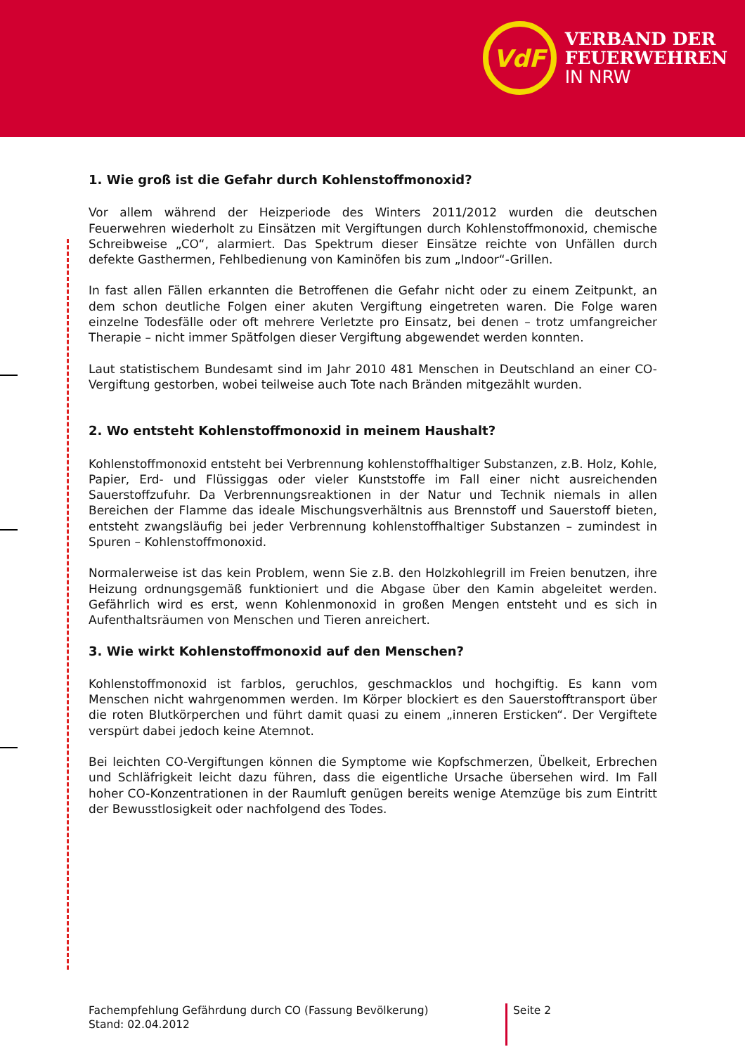VdF
VERBAND DER
FEUERWEHREN
IN NRW
1. Wie groß ist die Gefahr durch Kohlenstoffmonoxid?
Vor allem während der Heizperiode des Winters 2011/2012 wurden die deutschen Feuerwehren wiederholt zu Einsätzen mit Vergiftungen durch Kohlenstoffmonoxid, chemische Schreibweise „CO“, alarmiert. Das Spektrum dieser Einsätze reichte von Unfällen durch defekte Gasthermen, Fehlbedienung von Kaminöfen bis zum „Indoor“-Grillen.
In fast allen Fällen erkannten die Betroffenen die Gefahr nicht oder zu einem Zeitpunkt, an dem schon deutliche Folgen einer akuten Vergiftung eingetreten waren. Die Folge waren einzelne Todesfälle oder oft mehrere Verletzte pro Einsatz, bei denen – trotz umfangreicher Therapie – nicht immer Spätfolgen dieser Vergiftung abgewendet werden konnten.
Laut statistischem Bundesamt sind im Jahr 2010 481 Menschen in Deutschland an einer CO-Vergiftung gestorben, wobei teilweise auch Tote nach Bränden mitgezählt wurden.
2. Wo entsteht Kohlenstoffmonoxid in meinem Haushalt?
Kohlenstoffmonoxid entsteht bei Verbrennung kohlenstoffhaltiger Substanzen, z.B. Holz, Kohle, Papier, Erd- und Flüssiggas oder vieler Kunststoffe im Fall einer nicht ausreichenden Sauerstoffzufuhr. Da Verbrennungsreaktionen in der Natur und Technik niemals in allen Bereichen der Flamme das ideale Mischungsverhältnis aus Brennstoff und Sauerstoff bieten, entsteht zwangsläufig bei jeder Verbrennung kohlenstoffhaltiger Substanzen – zumindest in Spuren – Kohlenstoffmonoxid.
Normalerweise ist das kein Problem, wenn Sie z.B. den Holzkohlegrill im Freien benutzen, ihre Heizung ordnungsgemäß funktioniert und die Abgase über den Kamin abgeleitet werden. Gefährlich wird es erst, wenn Kohlenmonoxid in großen Mengen entsteht und es sich in Aufenthaltsräumen von Menschen und Tieren anreichert.
3. Wie wirkt Kohlenstoffmonoxid auf den Menschen?
Kohlenstoffmonoxid ist farblos, geruchlos, geschmacklos und hochgiftig. Es kann vom Menschen nicht wahrgenommen werden. Im Körper blockiert es den Sauerstofftransport über die roten Blutkörperchen und führt damit quasi zu einem „inneren Ersticken“. Der Vergiftete verspürt dabei jedoch keine Atemnot.
Bei leichten CO-Vergiftungen können die Symptome wie Kopfschmerzen, Übelkeit, Erbrechen und Schläfrigkeit leicht dazu führen, dass die eigentliche Ursache übersehen wird. Im Fall hoher CO-Konzentrationen in der Raumluft genügen bereits wenige Atemzüge bis zum Eintritt der Bewusstlosigkeit oder nachfolgend des Todes.
Fachempfehlung Gefährdung durch CO (Fassung Bevölkerung)
Stand: 02.04.2012
Seite 2